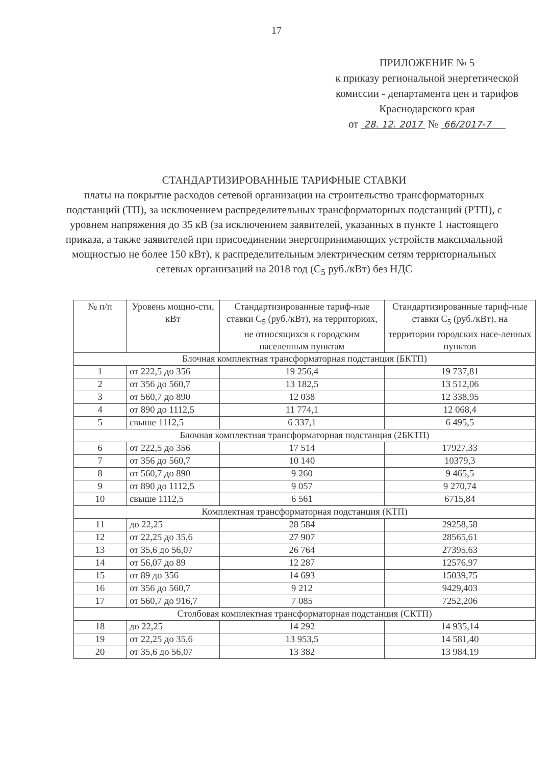17
ПРИЛОЖЕНИЕ № 5
к приказу региональной энергетической
комиссии - департамента цен и тарифов
Краснодарского края
от 28. 12. 2017 № 66/2017-7
СТАНДАРТИЗИРОВАННЫЕ ТАРИФНЫЕ СТАВКИ
платы на покрытие расходов сетевой организации на строительство трансформаторных подстанций (ТП), за исключением распределительных трансформаторных подстанций (РТП), с уровнем напряжения до 35 кВ (за исключением заявителей, указанных в пункте 1 настоящего приказа, а также заявителей при присоединении энергопринимающих устройств максимальной мощностью не более 150 кВт), к распределительным электрическим сетям территориальных сетевых организаций на 2018 год (С<sub>5</sub> руб./кВт) без НДС
| № п/п | Уровень мощно-сти, кВт | Стандартизированные тариф-ные ставки С<sub>5</sub> (руб./кВт), на территориях, не относящихся к городским населенным пунктам | Стандартизированные тариф-ные ставки С<sub>5</sub> (руб./кВт), на территории городских насе-ленных пунктов |
| --- | --- | --- | --- |
| Блочная комплектная трансформаторная подстанция (БКТП) | | | |
| 1 | от 222,5 до 356 | 19 256,4 | 19 737,81 |
| 2 | от 356 до 560,7 | 13 182,5 | 13 512,06 |
| 3 | от 560,7 до 890 | 12 038 | 12 338,95 |
| 4 | от 890 до 1112,5 | 11 774,1 | 12 068,4 |
| 5 | свыше 1112,5 | 6 337,1 | 6 495,5 |
| Блочная комплектная трансформаторная подстанция (2БКТП) | | | |
| 6 | от 222,5 до 356 | 17 514 | 17927,33 |
| 7 | от 356 до 560,7 | 10 140 | 10379,3 |
| 8 | от 560,7 до 890 | 9 260 | 9 465,5 |
| 9 | от 890 до 1112,5 | 9 057 | 9 270,74 |
| 10 | свыше 1112,5 | 6 561 | 6715,84 |
| Комплектная трансформаторная подстанция (КТП) | | | |
| 11 | до 22,25 | 28 584 | 29258,58 |
| 12 | от 22,25 до 35,6 | 27 907 | 28565,61 |
| 13 | от 35,6 до 56,07 | 26 764 | 27395,63 |
| 14 | от 56,07 до 89 | 12 287 | 12576,97 |
| 15 | от 89 до 356 | 14 693 | 15039,75 |
| 16 | от 356 до 560,7 | 9 212 | 9429,403 |
| 17 | от 560,7 до 916,7 | 7 085 | 7252,206 |
| Столбовая комплектная трансформаторная подстанция (СКТП) | | | |
| 18 | до 22,25 | 14 292 | 14 935,14 |
| 19 | от 22,25 до 35,6 | 13 953,5 | 14 581,40 |
| 20 | от 35,6 до 56,07 | 13 382 | 13 984,19 |